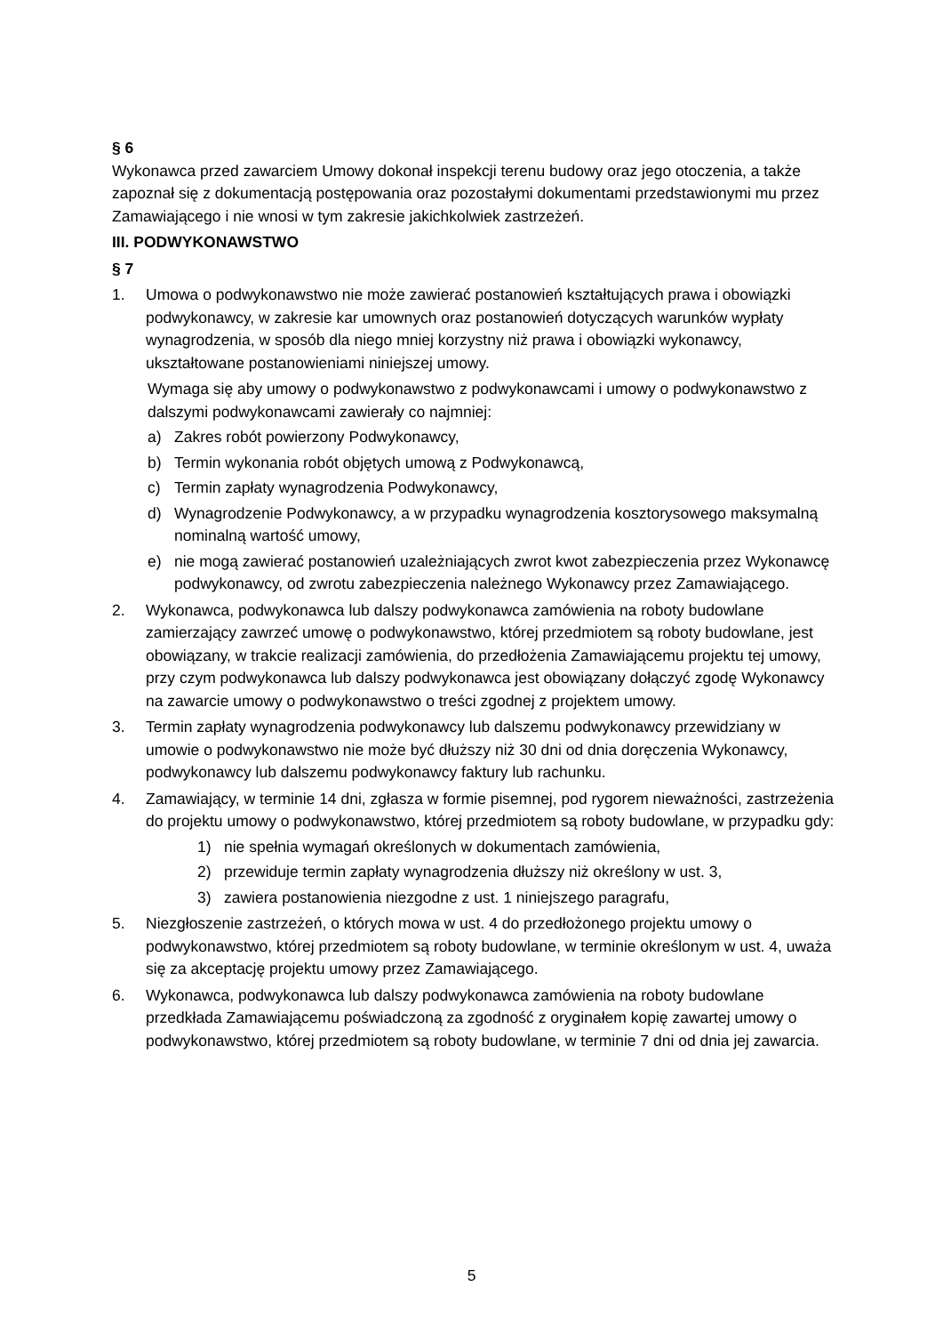§ 6
Wykonawca przed zawarciem Umowy dokonał inspekcji terenu budowy oraz jego otoczenia, a także zapoznał się z dokumentacją postępowania oraz pozostałymi dokumentami przedstawionymi mu przez Zamawiającego i nie wnosi w tym zakresie jakichkolwiek zastrzeżeń.
III. PODWYKONAWSTWO
§ 7
1. Umowa o podwykonawstwo nie może zawierać postanowień kształtujących prawa i obowiązki podwykonawcy, w zakresie kar umownych oraz postanowień dotyczących warunków wypłaty wynagrodzenia, w sposób dla niego mniej korzystny niż prawa i obowiązki wykonawcy, ukształtowane postanowieniami niniejszej umowy.
Wymaga się aby umowy o podwykonawstwo z podwykonawcami i umowy o podwykonawstwo z dalszymi podwykonawcami zawierały co najmniej:
a) Zakres robót powierzony Podwykonawcy,
b) Termin wykonania robót objętych umową z Podwykonawcą,
c) Termin zapłaty wynagrodzenia Podwykonawcy,
d) Wynagrodzenie Podwykonawcy, a w przypadku wynagrodzenia kosztorysowego maksymalną nominalną wartość umowy,
e) nie mogą zawierać postanowień uzależniających zwrot kwot zabezpieczenia przez Wykonawcę podwykonawcy, od zwrotu zabezpieczenia należnego Wykonawcy przez Zamawiającego.
2. Wykonawca, podwykonawca lub dalszy podwykonawca zamówienia na roboty budowlane zamierzający zawrzeć umowę o podwykonawstwo, której przedmiotem są roboty budowlane, jest obowiązany, w trakcie realizacji zamówienia, do przedłożenia Zamawiającemu projektu tej umowy, przy czym podwykonawca lub dalszy podwykonawca jest obowiązany dołączyć zgodę Wykonawcy na zawarcie umowy o podwykonawstwo o treści zgodnej z projektem umowy.
3. Termin zapłaty wynagrodzenia podwykonawcy lub dalszemu podwykonawcy przewidziany w umowie o podwykonawstwo nie może być dłuższy niż 30 dni od dnia doręczenia Wykonawcy, podwykonawcy lub dalszemu podwykonawcy faktury lub rachunku.
4. Zamawiający, w terminie 14 dni, zgłasza w formie pisemnej, pod rygorem nieważności, zastrzeżenia do projektu umowy o podwykonawstwo, której przedmiotem są roboty budowlane, w przypadku gdy:
1) nie spełnia wymagań określonych w dokumentach zamówienia,
2) przewiduje termin zapłaty wynagrodzenia dłuższy niż określony w ust. 3,
3) zawiera postanowienia niezgodne z ust. 1 niniejszego paragrafu,
5. Niezgłoszenie zastrzeżeń, o których mowa w ust. 4 do przedłożonego projektu umowy o podwykonawstwo, której przedmiotem są roboty budowlane, w terminie określonym w ust. 4, uważa się za akceptację projektu umowy przez Zamawiającego.
6. Wykonawca, podwykonawca lub dalszy podwykonawca zamówienia na roboty budowlane przedkłada Zamawiającemu poświadczoną za zgodność z oryginałem kopię zawartej umowy o podwykonawstwo, której przedmiotem są roboty budowlane, w terminie 7 dni od dnia jej zawarcia.
5